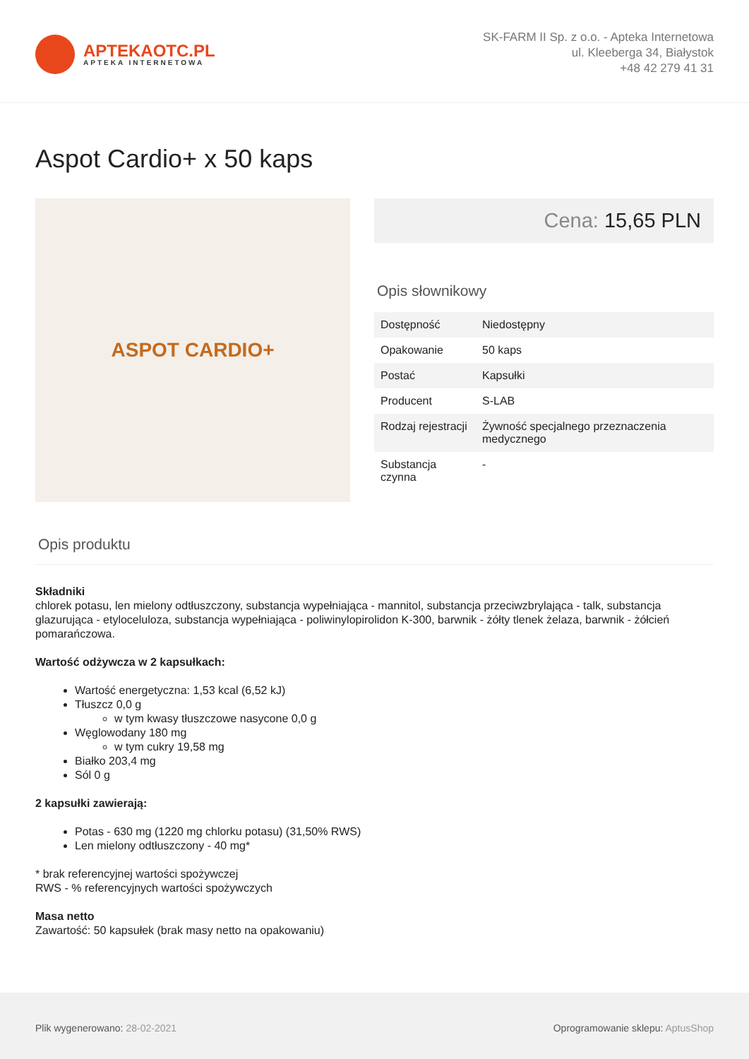APTEKAOTC.PL
APTEKA INTERNETOWA
SK-FARM II Sp. z o.o. - Apteka Internetowa
ul. Kleeberga 34, Białystok
+48 42 279 41 31
Aspot Cardio+ x 50 kaps
ASPOT CARDIO+
Cena: 15,65 PLN
Opis słownikowy
| Dostępność | Niedostępny |
| Opakowanie | 50 kaps |
| Postać | Kapsułki |
| Producent | S-LAB |
| Rodzaj rejestracji | Żywność specjalnego przeznaczenia medycznego |
| Substancja czynna | - |
Opis produktu
Składniki
chlorek potasu, len mielony odtłuszczony, substancja wypełniająca - mannitol, substancja przeciwzbrylająca - talk, substancja glazurująca - etyloceluloza, substancja wypełniająca - poliwinylopirolidon K-300, barwnik - żółty tlenek żelaza, barwnik - żółcień pomarańczowa.
Wartość odżywcza w 2 kapsułkach:
Wartość energetyczna: 1,53 kcal (6,52 kJ)
Tłuszcz 0,0 g
w tym kwasy tłuszczowe nasycone 0,0 g
Węglowodany 180 mg
w tym cukry 19,58 mg
Białko 203,4 mg
Sól 0 g
2 kapsułki zawierają:
Potas - 630 mg (1220 mg chlorku potasu) (31,50% RWS)
Len mielony odtłuszczony - 40 mg*
* brak referencyjnej wartości spożywczej
RWS - % referencyjnych wartości spożywczych
Masa netto
Zawartość: 50 kapsułek (brak masy netto na opakowaniu)
Plik wygenerowano: 28-02-2021
Oprogramowanie sklepu: AptusShop